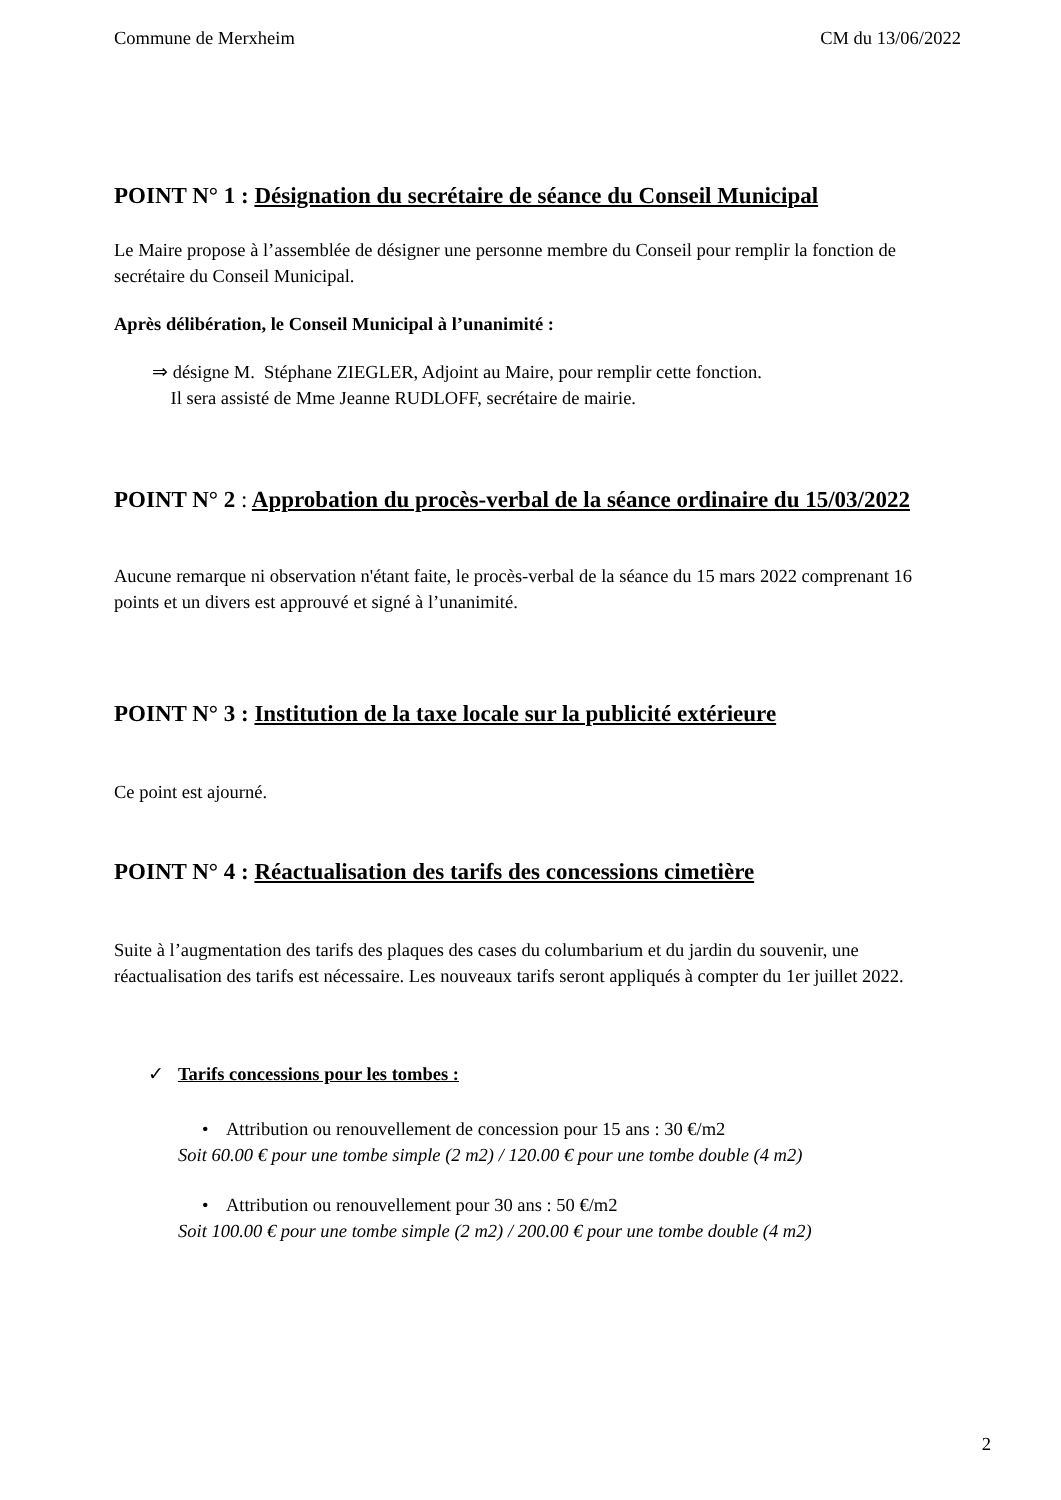Commune de Merxheim CM du 13/06/2022
POINT N° 1 : Désignation du secrétaire de séance du Conseil Municipal
Le Maire propose à l’assemblée de désigner une personne membre du Conseil pour remplir la fonction de secrétaire du Conseil Municipal.
Après délibération, le Conseil Municipal à l’unanimité :
⇒ désigne M. Stéphane ZIEGLER, Adjoint au Maire, pour remplir cette fonction.
Il sera assisté de Mme Jeanne RUDLOFF, secrétaire de mairie.
POINT N° 2 : Approbation du procès-verbal de la séance ordinaire du 15/03/2022
Aucune remarque ni observation n'étant faite, le procès-verbal de la séance du 15 mars 2022 comprenant 16 points et un divers est approuvé et signé à l’unanimité.
POINT N° 3 : Institution de la taxe locale sur la publicité extérieure
Ce point est ajourné.
POINT N° 4 : Réactualisation des tarifs des concessions cimetière
Suite à l’augmentation des tarifs des plaques des cases du columbarium et du jardin du souvenir, une réactualisation des tarifs est nécessaire. Les nouveaux tarifs seront appliqués à compter du 1er juillet 2022.
✓ Tarifs concessions pour les tombes :
• Attribution ou renouvellement de concession pour 15 ans : 30 €/m2
Soit 60.00 € pour une tombe simple (2 m2) / 120.00 € pour une tombe double (4 m2)
• Attribution ou renouvellement pour 30 ans : 50 €/m2
Soit 100.00 € pour une tombe simple (2 m2) / 200.00 € pour une tombe double (4 m2)
2